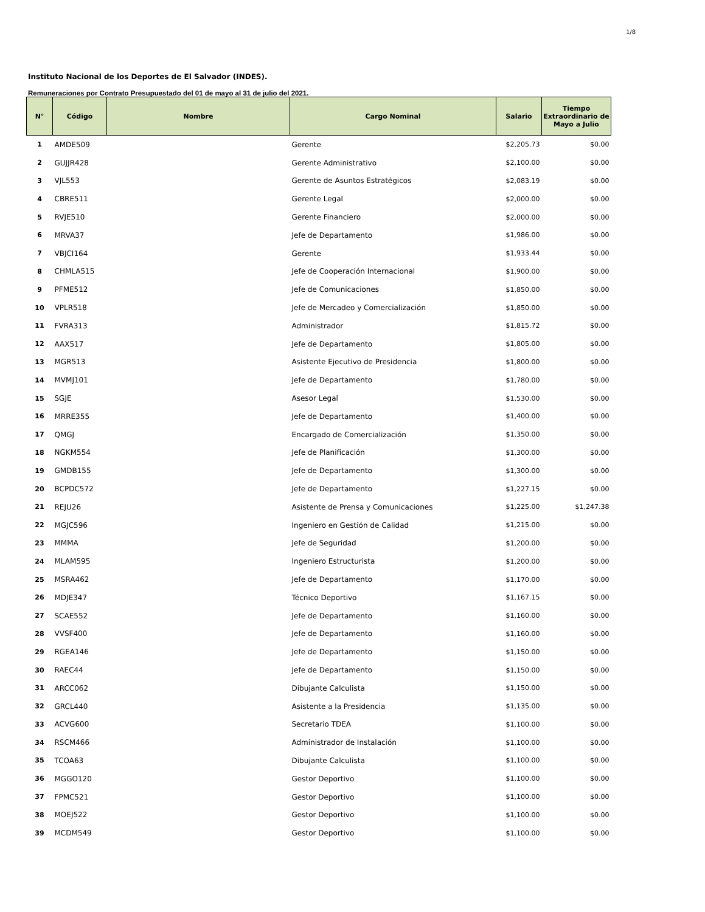1/8
Instituto Nacional de los Deportes de El Salvador (INDES).
Remuneraciones por Contrato Presupuestado del 01 de mayo al 31 de julio del 2021.
| N° | Código | Nombre | Cargo Nominal | Salario | Tiempo Extraordinario de Mayo a Julio |
| --- | --- | --- | --- | --- | --- |
| 1 | AMDE509 | | Gerente | $2,205.73 | $0.00 |
| 2 | GUJJR428 | | Gerente Administrativo | $2,100.00 | $0.00 |
| 3 | VJL553 | | Gerente de Asuntos Estratégicos | $2,083.19 | $0.00 |
| 4 | CBRE511 | | Gerente Legal | $2,000.00 | $0.00 |
| 5 | RVJE510 | | Gerente Financiero | $2,000.00 | $0.00 |
| 6 | MRVA37 | | Jefe de Departamento | $1,986.00 | $0.00 |
| 7 | VBJCI164 | | Gerente | $1,933.44 | $0.00 |
| 8 | CHMLA515 | | Jefe de Cooperación Internacional | $1,900.00 | $0.00 |
| 9 | PFME512 | | Jefe de Comunicaciones | $1,850.00 | $0.00 |
| 10 | VPLR518 | | Jefe de Mercadeo y Comercialización | $1,850.00 | $0.00 |
| 11 | FVRA313 | | Administrador | $1,815.72 | $0.00 |
| 12 | AAX517 | | Jefe de Departamento | $1,805.00 | $0.00 |
| 13 | MGR513 | | Asistente Ejecutivo de Presidencia | $1,800.00 | $0.00 |
| 14 | MVMJ101 | | Jefe de Departamento | $1,780.00 | $0.00 |
| 15 | SGJE | | Asesor Legal | $1,530.00 | $0.00 |
| 16 | MRRE355 | | Jefe de Departamento | $1,400.00 | $0.00 |
| 17 | QMGJ | | Encargado de Comercialización | $1,350.00 | $0.00 |
| 18 | NGKM554 | | Jefe de Planificación | $1,300.00 | $0.00 |
| 19 | GMDB155 | | Jefe de Departamento | $1,300.00 | $0.00 |
| 20 | BCPDC572 | | Jefe de Departamento | $1,227.15 | $0.00 |
| 21 | REJU26 | | Asistente de Prensa y Comunicaciones | $1,225.00 | $1,247.38 |
| 22 | MGJC596 | | Ingeniero en Gestión de Calidad | $1,215.00 | $0.00 |
| 23 | MMMA | | Jefe de Seguridad | $1,200.00 | $0.00 |
| 24 | MLAM595 | | Ingeniero Estructurista | $1,200.00 | $0.00 |
| 25 | MSRA462 | | Jefe de Departamento | $1,170.00 | $0.00 |
| 26 | MDJE347 | | Técnico Deportivo | $1,167.15 | $0.00 |
| 27 | SCAE552 | | Jefe de Departamento | $1,160.00 | $0.00 |
| 28 | VVSF400 | | Jefe de Departamento | $1,160.00 | $0.00 |
| 29 | RGEA146 | | Jefe de Departamento | $1,150.00 | $0.00 |
| 30 | RAEC44 | | Jefe de Departamento | $1,150.00 | $0.00 |
| 31 | ARCC062 | | Dibujante Calculista | $1,150.00 | $0.00 |
| 32 | GRCL440 | | Asistente a la Presidencia | $1,135.00 | $0.00 |
| 33 | ACVG600 | | Secretario TDEA | $1,100.00 | $0.00 |
| 34 | RSCM466 | | Administrador de Instalación | $1,100.00 | $0.00 |
| 35 | TCOA63 | | Dibujante Calculista | $1,100.00 | $0.00 |
| 36 | MGGO120 | | Gestor Deportivo | $1,100.00 | $0.00 |
| 37 | FPMC521 | | Gestor Deportivo | $1,100.00 | $0.00 |
| 38 | MOEJ522 | | Gestor Deportivo | $1,100.00 | $0.00 |
| 39 | MCDM549 | | Gestor Deportivo | $1,100.00 | $0.00 |